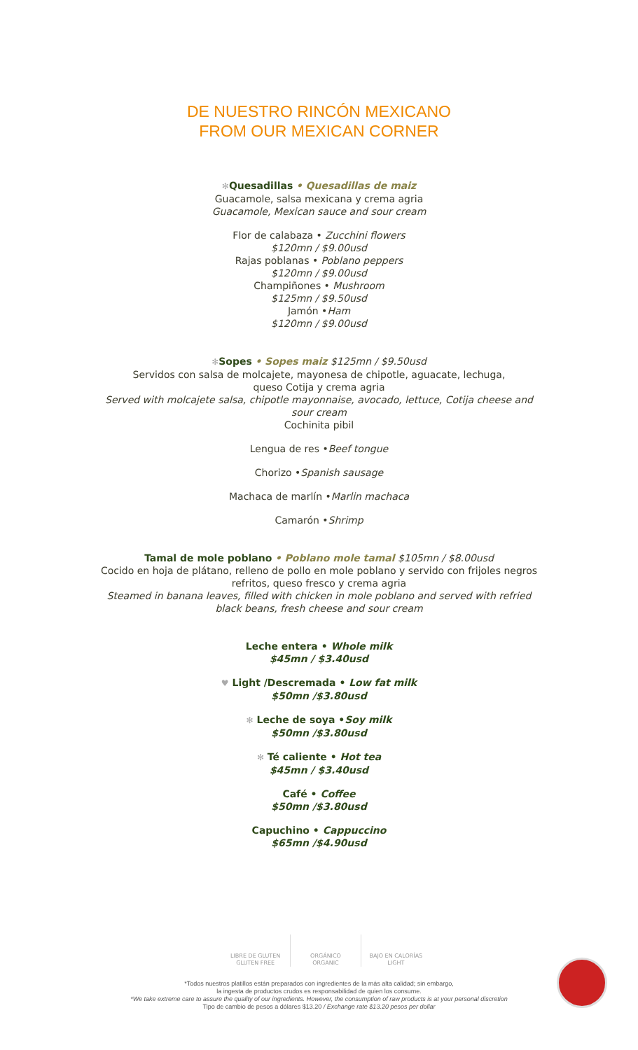DE NUESTRO RINCÓN MEXICANO
FROM OUR MEXICAN CORNER
✻Quesadillas • Quesadillas de maiz
Guacamole, salsa mexicana y crema agria
Guacamole, Mexican sauce and sour cream
Flor de calabaza • Zucchini flowers
$120mn / $9.00usd
Rajas poblanas • Poblano peppers
$120mn / $9.00usd
Champiñones • Mushroom
$125mn / $9.50usd
Jamón •Ham
$120mn / $9.00usd
✻Sopes • Sopes maiz $125mn / $9.50usd
Servidos con salsa de molcajete, mayonesa de chipotle, aguacate, lechuga,
queso Cotija y crema agria
Served with molcajete salsa, chipotle mayonnaise, avocado, lettuce, Cotija cheese and
sour cream
Cochinita pibil
Lengua de res •Beef tongue
Chorizo •Spanish sausage
Machaca de marlín •Marlin machaca
Camarón •Shrimp
Tamal de mole poblano • Poblano mole tamal $105mn / $8.00usd
Cocido en hoja de plátano, relleno de pollo en mole poblano y servido con frijoles negros
refritos, queso fresco y crema agria
Steamed in banana leaves, filled with chicken in mole poblano and served with refried
black beans, fresh cheese and sour cream
Leche entera • Whole milk
$45mn / $3.40usd
♥ Light /Descremada • Low fat milk
$50mn /$3.80usd
✻ Leche de soya •Soy milk
$50mn /$3.80usd
✻ Té caliente • Hot tea
$45mn / $3.40usd
Café • Coffee
$50mn /$3.80usd
Capuchino • Cappuccino
$65mn /$4.90usd
LIBRE DE GLUTEN
GLUTEN FREE
ORGÁNICO
ORGANIC
BAJO EN CALORÍAS
LIGHT
*Todos nuestros platillos están preparados con ingredientes de la más alta calidad; sin embargo,
la ingesta de productos crudos es responsabilidad de quien los consume.
*We take extreme care to assure the quality of our ingredients. However, the consumption of raw products is at your personal discretion
Tipo de cambio de pesos a dólares $13.20 / Exchange rate $13.20 pesos per dollar